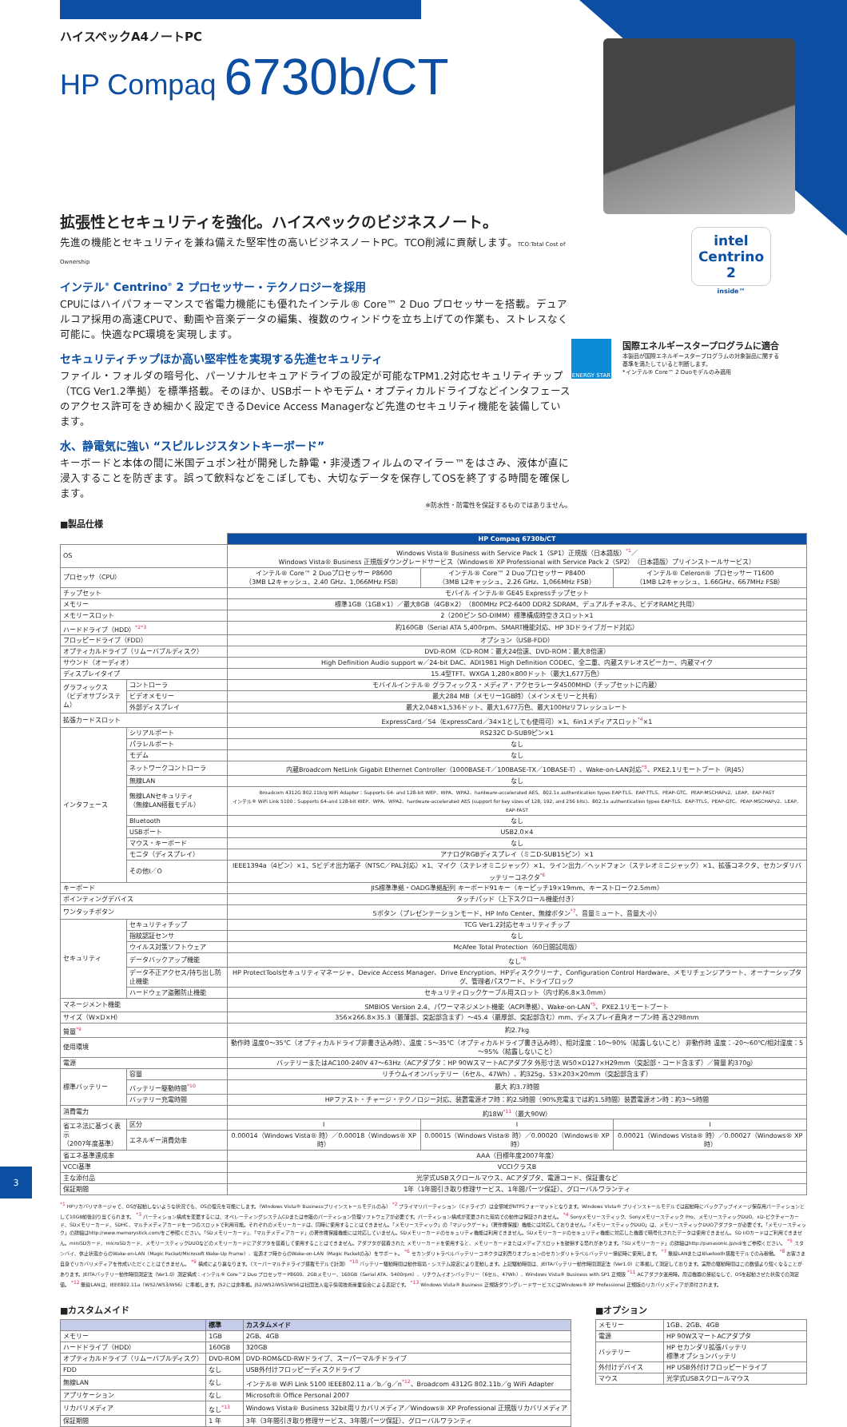ハイスペックA4ノートPC
HP Compaq 6730b/CT
拡張性とセキュリティを強化。ハイスペックのビジネスノート。
先進の機能とセキュリティを兼ね備えた堅牢性の高いビジネスノートPC。TCO削減に貢献します。TCO:Total Cost of Ownership
インテル<sup>®</sup> Centrino<sup>®</sup> 2 プロセッサー・テクノロジーを採用
CPUにはハイパフォーマンスで省電力機能にも優れたインテル® Core™ 2 Duo プロセッサーを搭載。デュアルコア採用の高速CPUで、動画や音楽データの編集、複数のウィンドウを立ち上げての作業も、ストレスなく可能に。快適なPC環境を実現します。
セキュリティチップほか高い堅牢性を実現する先進セキュリティ
ファイル・フォルダの暗号化、パーソナルセキュアドライブの設定が可能なTPM1.2対応セキュリティチップ（TCG Ver1.2準拠）を標準搭載。そのほか、USBポートやモデム・オプティカルドライブなどインタフェースのアクセス許可をきめ細かく設定できるDevice Access Managerなど先進のセキュリティ機能を装備しています。
水、静電気に強い “スピルレジスタントキーボード”
キーボードと本体の間に米国デュポン社が開発した静電・非浸透フィルムのマイラー™をはさみ、液体が直に浸入することを防ぎます。誤って飲料などをこぼしても、大切なデータを保存してOSを終了する時間を確保します。
※防水性・防電性を保証するものではありません。
intel
Centrino 2
inside™
ENERGY STAR
国際エネルギースタープログラムに適合
本製品が国際エネルギースタープログラムの対象製品に関する
基準を満たしていると判断します。
*インテル® Core™ 2 Duoモデルのみ適用
■製品仕様
| | | HP Compaq 6730b/CT | | |
| OS | | Windows Vista® Business with Service Pack 1（SP1）正規版（日本語版）<sup>*1</sup>／ Windows Vista® Business 正規版ダウングレードサービス（Windows® XP Professional with Service Pack 2（SP2）（日本語版）プリインストールサービス） | | |
| プロセッサ（CPU） | | インテル® Core™ 2 Duoプロセッサー P8600 （3MB L2キャッシュ、2.40 GHz、1,066MHz FSB） | インテル® Core™ 2 Duoプロセッサー P8400 （3MB L2キャッシュ、2.26 GHz、1,066MHz FSB） | インテル® Celeron® プロセッサー T1600 （1MB L2キャッシュ、1.66GHz、667MHz FSB） |
| チップセット | | モバイル インテル® GE45 Expressチップセット | | |
| メモリー | | 標準1GB（1GB×1）／最大8GB（4GB×2）（800MHz PC2-6400 DDR2 SDRAM、デュアルチャネル、ビデオRAMと共用） | | |
| メモリースロット | | 2（200ピン SO-DIMM）標準構成時空きスロット×1 | | |
| ハードドライブ（HDD）<sup>*2*3</sup> | | 約160GB（Serial ATA 5,400rpm、SMART機能対応、HP 3Dドライブガード対応） | | |
| フロッピードライブ（FDD） | | オプション（USB-FDD） | | |
| オプティカルドライブ（リムーバブルディスク） | | DVD-ROM（CD-ROM：最大24倍速、DVD-ROM：最大8倍速） | | |
| サウンド（オーディオ） | | High Definition Audio support w／24-bit DAC、ADI1981 High Definition CODEC、全二重、内蔵ステレオスピーカー、内蔵マイク | | |
| ディスプレイタイプ | | 15.4型TFT、WXGA 1,280×800ドット（最大1,677万色） | | |
| グラフィックス （ビデオサブシステム） | コントローラ | モバイルインテル® グラフィックス・メディア・アクセラレータ4500MHD（チップセットに内蔵） | | |
| | ビデオメモリー | 最大284 MB（メモリー1GB時）（メインメモリーと共有） | | |
| | 外部ディスプレイ | 最大2,048×1,536ドット、最大1,677万色、最大100Hzリフレッシュレート | | |
| 拡張カードスロット | | ExpressCard／54（ExpressCard／34×1としても使用可）×1、6in1メディアスロット<sup>*4</sup>×1 | | |
| インタフェース | シリアルポート | RS232C D-SUB9ピン×1 | | |
| | パラレルポート | なし | | |
| | モデム | なし | | |
| | ネットワークコントローラ | 内蔵Broadcom NetLink Gigabit Ethernet Controller（1000BASE-T／100BASE-TX／10BASE-T）、Wake-on-LAN対応<sup>*5</sup>、PXE2.1リモートブート（RJ45） | | |
| | 無線LAN | なし | | |
| | 無線LANセキュリティ （無線LAN搭載モデル） | Broadcom 4312G 802.11b/g WiFi Adapter：Supports 64- and 128-bit WEP、WPA、WPA2、hardware-accelerated AES、802.1x authentication types EAP-TLS、EAP-TTLS、PEAP-GTC、PEAP-MSCHAPv2、LEAP、EAP-FAST インテル® WiFi Link 5100：Supports 64-and 128-bit WEP、WPA、WPA2、hardware-accelerated AES (support for key sizes of 128, 192, and 256 bits)、802.1x authentication types EAP-TLS、EAP-TTLS、PEAP-GTC、PEAP-MSCHAPv2、LEAP、EAP-FAST | | |
| | Bluetooth | なし | | |
| | USBポート | USB2.0×4 | | |
| | マウス・キーボード | なし | | |
| | モニタ（ディスプレイ） | アナログRGBディスプレイ（ミニD-SUB15ピン）×1 | | |
| | その他I／O | IEEE1394a（4ピン）×1、Sビデオ出力端子（NTSC／PAL対応）×1、マイク（ステレオミニジャック）×1、ライン出力／ヘッドフォン（ステレオミニジャック）×1、拡張コネクタ、セカンダリバッテリーコネクタ<sup>*6</sup> | | |
| キーボード | | JIS標準準拠・OADG準拠配列 キーボード91キー（キーピッチ19×19mm、キーストローク2.5mm） | | |
| ポインティングデバイス | | タッチパッド（上下スクロール機能付き） | | |
| ワンタッチボタン | | 5ボタン（プレゼンテーションモード、HP Info Center、無線ボタン<sup>*7</sup>、音量ミュート、音量大-小） | | |
| セキュリティ | セキュリティチップ | TCG Ver1.2対応セキュリティチップ | | |
| | 指紋認証センサ | なし | | |
| | ウイルス対策ソフトウェア | McAfee Total Protection（60日間試用版） | | |
| | データバックアップ機能 | なし<sup>*8</sup> | | |
| | データ不正アクセス/持ち出し防止機能 | HP ProtectToolsセキュリティマネージャ、Device Access Manager、Drive Encryption、HPディスククリーナ、Configuration Control Hardware、メモリチェンジアラート、オーナーシップタグ、管理者パスワード、ドライブロック | | |
| | ハードウェア盗難防止機能 | セキュリティロックケーブル用スロット（内寸約6.8×3.0mm） | | |
| マネージメント機能 | | SMBIOS Version 2.4、パワーマネジメント機能（ACPI準拠）、Wake-on-LAN<sup>*5</sup>、PXE2.1リモートブート | | |
| サイズ（W×D×H） | | 356×266.8×35.3（最薄部、突起部含まず）～45.4（最厚部、突起部含む）mm、ディスプレイ直角オープン時 高さ298mm | | |
| 質量<sup>*9</sup> | | 約2.7kg | | |
| 使用環境 | | 動作時 温度0～35℃（オプティカルドライブ非書き込み時）、温度：5～35℃（オプティカルドライブ書き込み時）、相対湿度：10～90%（結露しないこと） 非動作時 温度：-20～60℃/相対湿度：5～95%（結露しないこと） | | |
| 電源 | | バッテリーまたはAC100-240V 47～63Hz（ACアダプタ：HP 90WスマートACアダプタ 外形寸法 W50×D127×H29mm（突起部・コード含まず）／質量 約370g） | | |
| 標準バッテリー | 容量 | リチウムイオンバッテリー（6セル、47Wh）、約325g、53×203×20mm（突起部含まず） | | |
| | バッテリー駆動時間<sup>*10</sup> | 最大 約3.7時間 | | |
| | バッテリー充電時間 | HPファスト・チャージ・テクノロジー対応、装置電源オフ時：約2.5時間（90%充電までは約1.5時間）装置電源オン時：約3～5時間 | | |
| 消費電力 | | 約18W<sup>*11</sup>（最大90W） | | |
| 省エネ法に基づく表示 （2007年度基準） | 区分 | I | I | I |
| | エネルギー消費効率 | 0.00014（Windows Vista® 時）／0.00018（Windows® XP時） | 0.00015（Windows Vista® 時）／0.00020（Windows® XP時） | 0.00021（Windows Vista® 時）／0.00027（Windows® XP時） |
| 省エネ基準達成率 | | AAA（目標年度2007年度） | | |
| VCCI基準 | | VCCIクラスB | | |
| 主な添付品 | | 光学式USBスクロールマウス、ACアダプタ、電源コード、保証書など | | |
| 保証期間 | | 1年（1年間引き取り修理サービス、1年間パーツ保証）、グローバルワランティ | | |
<sup>*1</sup> HPリカバリマネージャで、OSが起動しないような状況でも、OSの復元を可能にします。（Windows Vista® Businessプリインストールモデルのみ） <sup>*2</sup> プライマリパーティション（Cドライブ）は全領域がNTFSフォーマットとなります。Windows Vista® プリインストールモデルでは起動時にバックアップイメージ保存用パーティションとして10GB前後割り当てられます。 <sup>*3</sup> パーティション構成を変更するには、オペレーティングシステムCDまたは市販のパーティション管理ソフトウェアが必要です。パーティション構成が変更された環境での動作は保証されません。 <sup>*4</sup> Sonyメモリースティック、Sonyメモリースティック Pro、メモリースティックDUO、xD-ピクチャーカード、SDメモリーカード、SDHC、マルチメディアカードを一つのスロットで利用可能。それぞれのメモリーカードは、同時に使用することはできません。「メモリースティック」の「マジックゲート」（著作権保護）機能には対応しておりません。「メモリースティックDUO」は、メモリースティックDUOアダプターが必要です。「メモリースティック」の詳細はhttp://www.memorystick.com/をご参照ください。「SDメモリーカード」、「マルチメディアカード」の著作権保護機能には対応していません。SDメモリーカードのセキュリティ機能は利用できません。SDメモリーカードのセキュリティ機能に対応した機器で暗号化されたデータは使用できません。SD I/Oカードはご利用できません。miniSDカード、microSDカード、メモリースティックDUOなどのメモリーカードにアダプタを装着して使用することはできません。アダプタが装着された メモリーカードを使用すると、メモリーカードまたはメディアスロットを破損する恐れがあります。「SDメモリーカード」の詳細はhttp://panasonic.jp/sd/をご参照ください。 <sup>*5</sup> スタンバイ、休止状態からのWake-on-LAN（Magic Packet/Microsoft Wake-Up Frame）、電源オフ時からのWake-on-LAN（Magic Packetのみ）をサポート。 <sup>*6</sup> セカンダリトラベルバッテリーコネクタは別売りオプションのセカンダリトラベルバッテリー接続時に使用します。 <sup>*7</sup> 無線LANまたはBluetooth搭載モデルでのみ稼働。 <sup>*8</sup> お客さま自身でリカバリメディアを作成いただくことはできません。 <sup>*9</sup> 構成により異なります。（スーパーマルチドライブ搭載モデルで計測） <sup>*10</sup> バッテリー駆動時間は動作環境・システム設定により変動します。上記駆動時間は、JEITAバッテリー動作時間測定法（Ver1.0）に準拠して測定しております。実際の駆動時間はこの数値より短くなることがあります。JEITAバッテリー動作時間測定法（Ver1.0）測定構成：インテル® Core™2 Duo プロセッサーP8600、2GBメモリー、160GB（Serial ATA、5400rpm）、リチウムイオンバッテリー（6セル、47Wh）、Windows Vista® Business with SP1 正規版 <sup>*11</sup> ACアダプタ運用時。周辺機器の接続なしで、OSを起動させた状態での測定値。 <sup>*12</sup> 無線LANは、IEEE802.11a（W52/W53/W56）に準拠します。J52には非準拠。J52/W52/W53/W56は社団法人電子情報技術産業協会による表記です。 <sup>*13</sup> Windows Vista® Business 正規版ダウングレードサービスにはWindows® XP Professional 正規版のリカバリメディアが添付されます。
■カスタムメイド
| | 標準 | カスタムメイド |
| --- | --- | --- |
| メモリー | 1GB | 2GB、4GB |
| ハードドライブ（HDD） | 160GB | 320GB |
| オプティカルドライブ（リムーバブルディスク） | DVD-ROM | DVD-ROM&CD-RWドライブ、スーパーマルチドライブ |
| FDD | なし | USB外付けフロッピーディスクドライブ |
| 無線LAN | なし | インテル® WiFi Link 5100 IEEE802.11 a／b／g／n<sup>*12</sup>、Broadcom 4312G 802.11b／g WiFi Adapter |
| アプリケーション | なし | Microsoft® Office Personal 2007 |
| リカバリメディア | なし<sup>*13</sup> | Windows Vista® Business 32bit用リカバリメディア／Windows® XP Professional 正規版リカバリメディア |
| 保証期間 | 1 年 | 3年（3年間引き取り修理サービス、3年間パーツ保証）、グローバルワランティ |
■オプション
| メモリー | 1GB、2GB、4GB |
| 電源 | HP 90WスマートACアダプタ |
| バッテリー | HP セカンダリ拡張バッテリ 標準オプションバッテリ |
| 外付けデバイス | HP USB外付けフロッピードライブ |
| マウス | 光学式USBスクロールマウス |
3